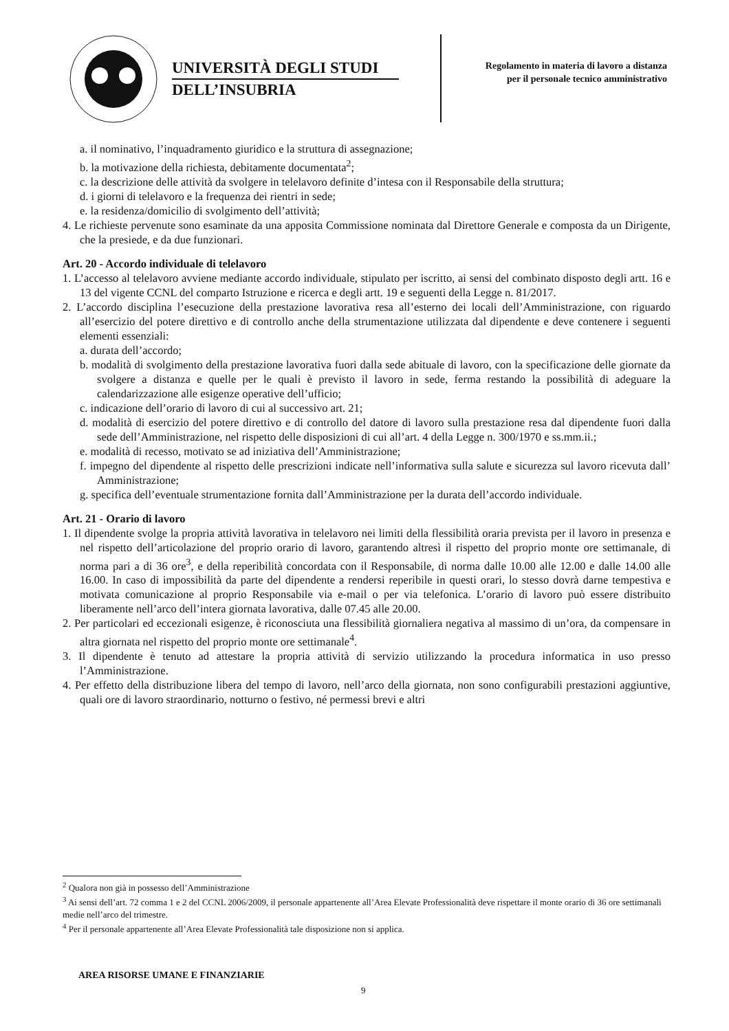UNIVERSITÀ DEGLI STUDI
DELL’INSUBRIA
Regolamento in materia di lavoro a distanza per il personale tecnico amministrativo
a. il nominativo, l’inquadramento giuridico e la struttura di assegnazione;
b. la motivazione della richiesta, debitamente documentata<sup>2</sup>;
c. la descrizione delle attività da svolgere in telelavoro definite d’intesa con il Responsabile della struttura;
d. i giorni di telelavoro e la frequenza dei rientri in sede;
e. la residenza/domicilio di svolgimento dell’attività;
4. Le richieste pervenute sono esaminate da una apposita Commissione nominata dal Direttore Generale e composta da un Dirigente, che la presiede, e da due funzionari.
Art. 20 - Accordo individuale di telelavoro
1. L’accesso al telelavoro avviene mediante accordo individuale, stipulato per iscritto, ai sensi del combinato disposto degli artt. 16 e 13 del vigente CCNL del comparto Istruzione e ricerca e degli artt. 19 e seguenti della Legge n. 81/2017.
2. L’accordo disciplina l’esecuzione della prestazione lavorativa resa all’esterno dei locali dell’Amministrazione, con riguardo all’esercizio del potere direttivo e di controllo anche della strumentazione utilizzata dal dipendente e deve contenere i seguenti elementi essenziali:
a. durata dell’accordo;
b. modalità di svolgimento della prestazione lavorativa fuori dalla sede abituale di lavoro, con la specificazione delle giornate da svolgere a distanza e quelle per le quali è previsto il lavoro in sede, ferma restando la possibilità di adeguare la calendarizzazione alle esigenze operative dell’ufficio;
c. indicazione dell’orario di lavoro di cui al successivo art. 21;
d. modalità di esercizio del potere direttivo e di controllo del datore di lavoro sulla prestazione resa dal dipendente fuori dalla sede dell’Amministrazione, nel rispetto delle disposizioni di cui all’art. 4 della Legge n. 300/1970 e ss.mm.ii.;
e. modalità di recesso, motivato se ad iniziativa dell’Amministrazione;
f. impegno del dipendente al rispetto delle prescrizioni indicate nell’informativa sulla salute e sicurezza sul lavoro ricevuta dall’ Amministrazione;
g. specifica dell’eventuale strumentazione fornita dall’Amministrazione per la durata dell’accordo individuale.
Art. 21 - Orario di lavoro
1. Il dipendente svolge la propria attività lavorativa in telelavoro nei limiti della flessibilità oraria prevista per il lavoro in presenza e nel rispetto dell’articolazione del proprio orario di lavoro, garantendo altresì il rispetto del proprio monte ore settimanale, di norma pari a di 36 ore<sup>3</sup>, e della reperibilità concordata con il Responsabile, di norma dalle 10.00 alle 12.00 e dalle 14.00 alle 16.00. In caso di impossibilità da parte del dipendente a rendersi reperibile in questi orari, lo stesso dovrà darne tempestiva e motivata comunicazione al proprio Responsabile via e-mail o per via telefonica. L’orario di lavoro può essere distribuito liberamente nell’arco dell’intera giornata lavorativa, dalle 07.45 alle 20.00.
2. Per particolari ed eccezionali esigenze, è riconosciuta una flessibilità giornaliera negativa al massimo di un’ora, da compensare in altra giornata nel rispetto del proprio monte ore settimanale<sup>4</sup>.
3. Il dipendente è tenuto ad attestare la propria attività di servizio utilizzando la procedura informatica in uso presso l’Amministrazione.
4. Per effetto della distribuzione libera del tempo di lavoro, nell’arco della giornata, non sono configurabili prestazioni aggiuntive, quali ore di lavoro straordinario, notturno o festivo, né permessi brevi e altri
<sup>2</sup> Qualora non già in possesso dell’Amministrazione
<sup>3</sup> Ai sensi dell’art. 72 comma 1 e 2 del CCNL 2006/2009, il personale appartenente all’Area Elevate Professionalità deve rispettare il monte orario di 36 ore settimanali medie nell’arco del trimestre.
<sup>4</sup> Per il personale appartenente all’Area Elevate Professionalità tale disposizione non si applica.
AREA RISORSE UMANE E FINANZIARIE
9